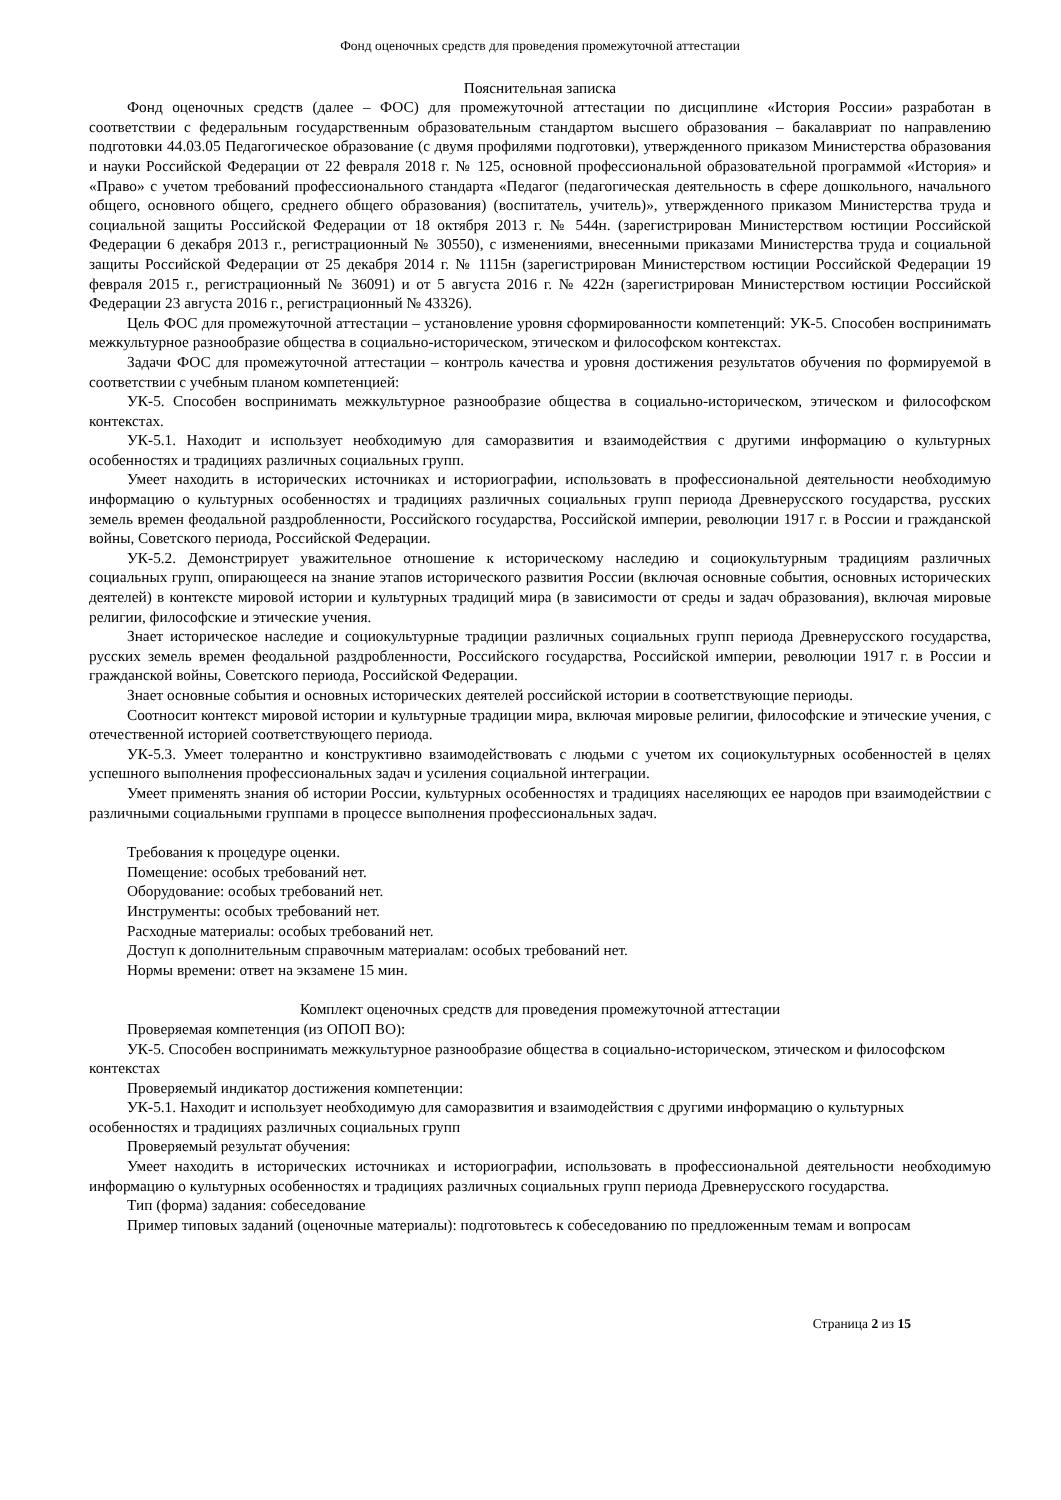Фонд оценочных средств для проведения промежуточной аттестации
Пояснительная записка
Фонд оценочных средств (далее – ФОС) для промежуточной аттестации по дисциплине «История России» разработан в соответствии с федеральным государственным образовательным стандартом высшего образования – бакалавриат по направлению подготовки 44.03.05 Педагогическое образование (с двумя профилями подготовки), утвержденного приказом Министерства образования и науки Российской Федерации от 22 февраля 2018 г. № 125, основной профессиональной образовательной программой «История» и «Право» с учетом требований профессионального стандарта «Педагог (педагогическая деятельность в сфере дошкольного, начального общего, основного общего, среднего общего образования) (воспитатель, учитель)», утвержденного приказом Министерства труда и социальной защиты Российской Федерации от 18 октября 2013 г. № 544н. (зарегистрирован Министерством юстиции Российской Федерации 6 декабря 2013 г., регистрационный № 30550), с изменениями, внесенными приказами Министерства труда и социальной защиты Российской Федерации от 25 декабря 2014 г. № 1115н (зарегистрирован Министерством юстиции Российской Федерации 19 февраля 2015 г., регистрационный № 36091) и от 5 августа 2016 г. № 422н (зарегистрирован Министерством юстиции Российской Федерации 23 августа 2016 г., регистрационный № 43326).
Цель ФОС для промежуточной аттестации – установление уровня сформированности компетенций: УК-5. Способен воспринимать межкультурное разнообразие общества в социально-историческом, этическом и философском контекстах.
Задачи ФОС для промежуточной аттестации – контроль качества и уровня достижения результатов обучения по формируемой в соответствии с учебным планом компетенцией:
УК-5. Способен воспринимать межкультурное разнообразие общества в социально-историческом, этическом и философском контекстах.
УК-5.1. Находит и использует необходимую для саморазвития и взаимодействия с другими информацию о культурных особенностях и традициях различных социальных групп.
Умеет находить в исторических источниках и историографии, использовать в профессиональной деятельности необходимую информацию о культурных особенностях и традициях различных социальных групп периода Древнерусского государства, русских земель времен феодальной раздробленности, Российского государства, Российской империи, революции 1917 г. в России и гражданской войны, Советского периода, Российской Федерации.
УК-5.2. Демонстрирует уважительное отношение к историческому наследию и социокультурным традициям различных социальных групп, опирающееся на знание этапов исторического развития России (включая основные события, основных исторических деятелей) в контексте мировой истории и культурных традиций мира (в зависимости от среды и задач образования), включая мировые религии, философские и этические учения.
Знает историческое наследие и социокультурные традиции различных социальных групп периода Древнерусского государства, русских земель времен феодальной раздробленности, Российского государства, Российской империи, революции 1917 г. в России и гражданской войны, Советского периода, Российской Федерации.
Знает основные события и основных исторических деятелей российской истории в соответствующие периоды.
Соотносит контекст мировой истории и культурные традиции мира, включая мировые религии, философские и этические учения, с отечественной историей соответствующего периода.
УК-5.3. Умеет толерантно и конструктивно взаимодействовать с людьми с учетом их социокультурных особенностей в целях успешного выполнения профессиональных задач и усиления социальной интеграции.
Умеет применять знания об истории России, культурных особенностях и традициях населяющих ее народов при взаимодействии с различными социальными группами в процессе выполнения профессиональных задач.
Требования к процедуре оценки.
Помещение: особых требований нет.
Оборудование: особых требований нет.
Инструменты: особых требований нет.
Расходные материалы: особых требований нет.
Доступ к дополнительным справочным материалам: особых требований нет.
Нормы времени: ответ на экзамене 15 мин.
Комплект оценочных средств для проведения промежуточной аттестации
Проверяемая компетенция (из ОПОП ВО):
УК-5. Способен воспринимать межкультурное разнообразие общества в социально-историческом, этическом и философском контекстах
Проверяемый индикатор достижения компетенции:
УК-5.1. Находит и использует необходимую для саморазвития и взаимодействия с другими информацию о культурных особенностях и традициях различных социальных групп
Проверяемый результат обучения:
Умеет находить в исторических источниках и историографии, использовать в профессиональной деятельности необходимую информацию о культурных особенностях и традициях различных социальных групп периода Древнерусского государства.
Тип (форма) задания: собеседование
Пример типовых заданий (оценочные материалы): подготовьтесь к собеседованию по предложенным темам и вопросам
Страница 2 из 15